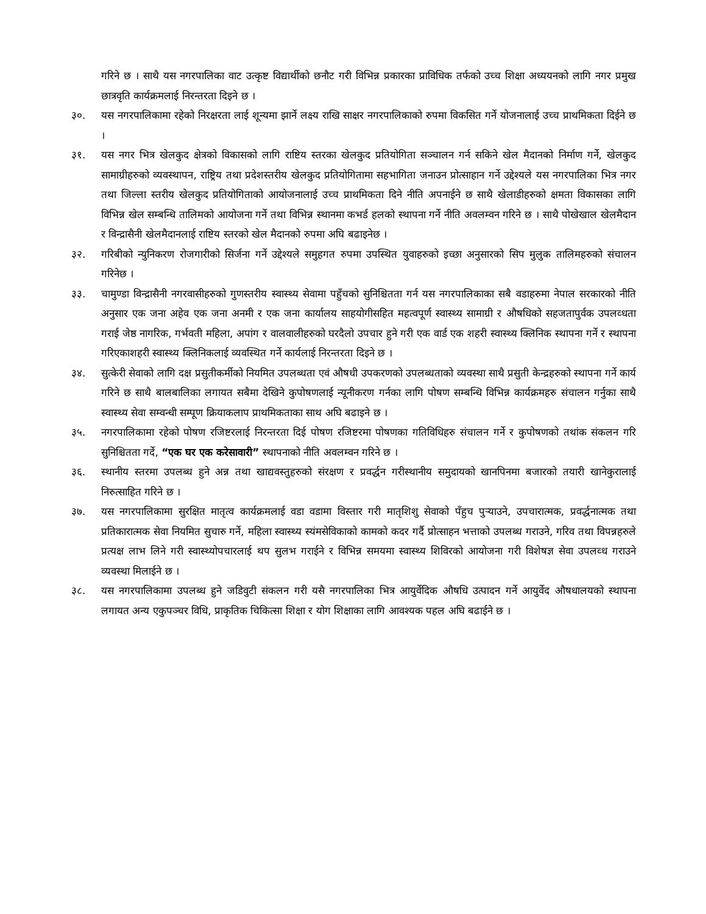गरिने छ । साथै यस नगरपालिका वाट उत्कृष्ट विद्यार्थीको छनौट गरी विभिन्न प्रकारका प्राविधिक तर्फको उच्च शिक्षा अध्ययनको लागि नगर प्रमुख छात्रवृति कार्यक्रमलाई निरन्तरता दिइने छ ।
३०. यस नगरपालिकामा रहेको निरक्षरता लाई शून्यमा झार्ने लक्ष्य राखि साक्षर नगरपालिकाको रुपमा विकसित गर्ने योजनालाई उच्च प्राथमिकता दिईने छ ।
३१. यस नगर भित्र खेलकुद क्षेत्रको विकासको लागि राष्टिय स्तरका खेलकुद प्रतियोगिता सञ्चालन गर्न सकिने खेल मैदानको निर्माण गर्ने, खेलकुद सामाग्रीहरुको व्यवस्थापन, राष्ट्रिय तथा प्रदेशस्तरीय खेलकुद प्रतियोगितामा सहभागिता जनाउन प्रोत्साहान गर्ने उद्देश्यले यस नगरपालिका भित्र नगर तथा जिल्ला स्तरीय खेलकुद प्रतियोगिताको आयोजनालाई उच्च प्राथमिकता दिने नीति अपनाईने छ साथै खेलाडीहरुको क्षमता विकासका लागि विभिन्न खेल सम्बन्धि तालिमको आयोजना गर्ने तथा विभिन्न स्थानमा कभर्ड हलको स्थापना गर्ने नीति अवलम्वन गरिने छ । साथै पोखेखाल खेलमैदान र विन्द्रासैनी खेलमैदानलाई राष्टिय स्तरको खेल मैदानको रुपमा अघि बढाइनेछ ।
३२. गरिबीको न्युनिकरण रोजगारीको सिर्जना गर्ने उद्देश्यले समुहगत रुपमा उपस्थित युवाहरुको इच्छा अनुसारको सिप मुलुक तालिमहरुको संचालन गरिनेछ ।
३३. चामुण्डा विन्द्रासैनी नगरवासीहरुको गुणस्तरीय स्वास्थ्य सेवामा पहुँचको सुनिश्चितता गर्न यस नगरपालिकाका सबै वडाहरुमा नेपाल सरकारको नीति अनुसार एक जना अहेव एक जना अनमी र एक जना कार्यालय साहयोगीसहित महत्वपूर्ण स्वास्थ्य सामाग्री र औषधिको सहजतापुर्वक उपलव्धता गराई जेष्ठ नागरिक, गर्भवती महिला, अपांग र वालवालीहरुको घरदैलो उपचार हुने गरी एक वार्ड एक शहरी स्वास्थ्य क्लिनिक स्थापना गर्ने र स्थापना गरिएकाशहरी स्वास्थ्य क्लिनिकलाई व्यवस्थित गर्ने कार्यलाई निरन्तरता दिइने छ ।
३४. सुत्केरी सेवाको लागि दक्ष प्रसुतीकर्मीको नियमित उपलब्धता एवं औषधी उपकरणको उपलब्धताको व्यवस्था साथै प्रसुती केन्द्रहरुको स्थापना गर्ने कार्य गरिने छ साथै बालबालिका लगायत सबैमा देखिने कुपोषणलाई न्यूनीकरण गर्नका लागि पोषण सम्बन्धि विभिन्न कार्यक्रमहरु संचालन गर्नुका साथै स्वास्थ्य सेवा सम्वन्धी सम्पूण क्रियाकलाप प्राथमिकताका साथ अघि बढाइने छ ।
३५. नगरपालिकामा रहेको पोषण रजिष्टरलाई निरन्तरता दिई पोषण रजिष्टरमा पोषणका गतिविधिहरु संचालन गर्ने र कुपोषणको तथांक संकलन गरि सुनिश्चितता गर्दे, “एक घर एक करेसावारी” स्थापनाको नीति अवलम्वन गरिने छ ।
३६. स्थानीय स्तरमा उपलब्ध हुने अन्न तथा खाद्यवस्तुहरुको संरक्षण र प्रवर्द्धन गरीस्थानीय समुदायको खानपिनमा बजारको तयारी खानेकुरालाई निरुत्साहित गरिने छ ।
३७. यस नगरपालिकामा सुरक्षित मातृत्व कार्यक्रमलाई वडा वडामा विस्तार गरी मातृशिशु सेवाको पँहुच पुऱ्याउने, उपचारात्मक, प्रवर्द्धनात्मक तथा प्रतिकारात्मक सेवा नियमित सुचारु गर्ने, महिला स्वास्थ्य स्यंमसेविकाको कामको कदर गर्दै प्रोत्साहन भत्ताको उपलब्ध गराउने, गरिव तथा विपन्नहरुले प्रत्यक्ष लाभ लिने गरी स्वास्थ्योपचारलाई थप सुलभ गराईने र विभिन्न समयमा स्वास्थ्य शिविरको आयोजना गरी विशेषज्ञ सेवा उपलव्ध गराउने व्यवस्था मिलाईने छ ।
३८. यस नगरपालिकामा उपलब्ध हुने जडिवुटी संकलन गरी यसै नगरपालिका भित्र आयुर्वेदिक औषधि उत्पादन गर्ने आयुर्वेद औषधालयको स्थापना लगायत अन्य एकुपञ्चर विधि, प्राकृतिक चिकित्सा शिक्षा र योग शिक्षाका लागि आवश्यक पहल अघि बढाईने छ ।